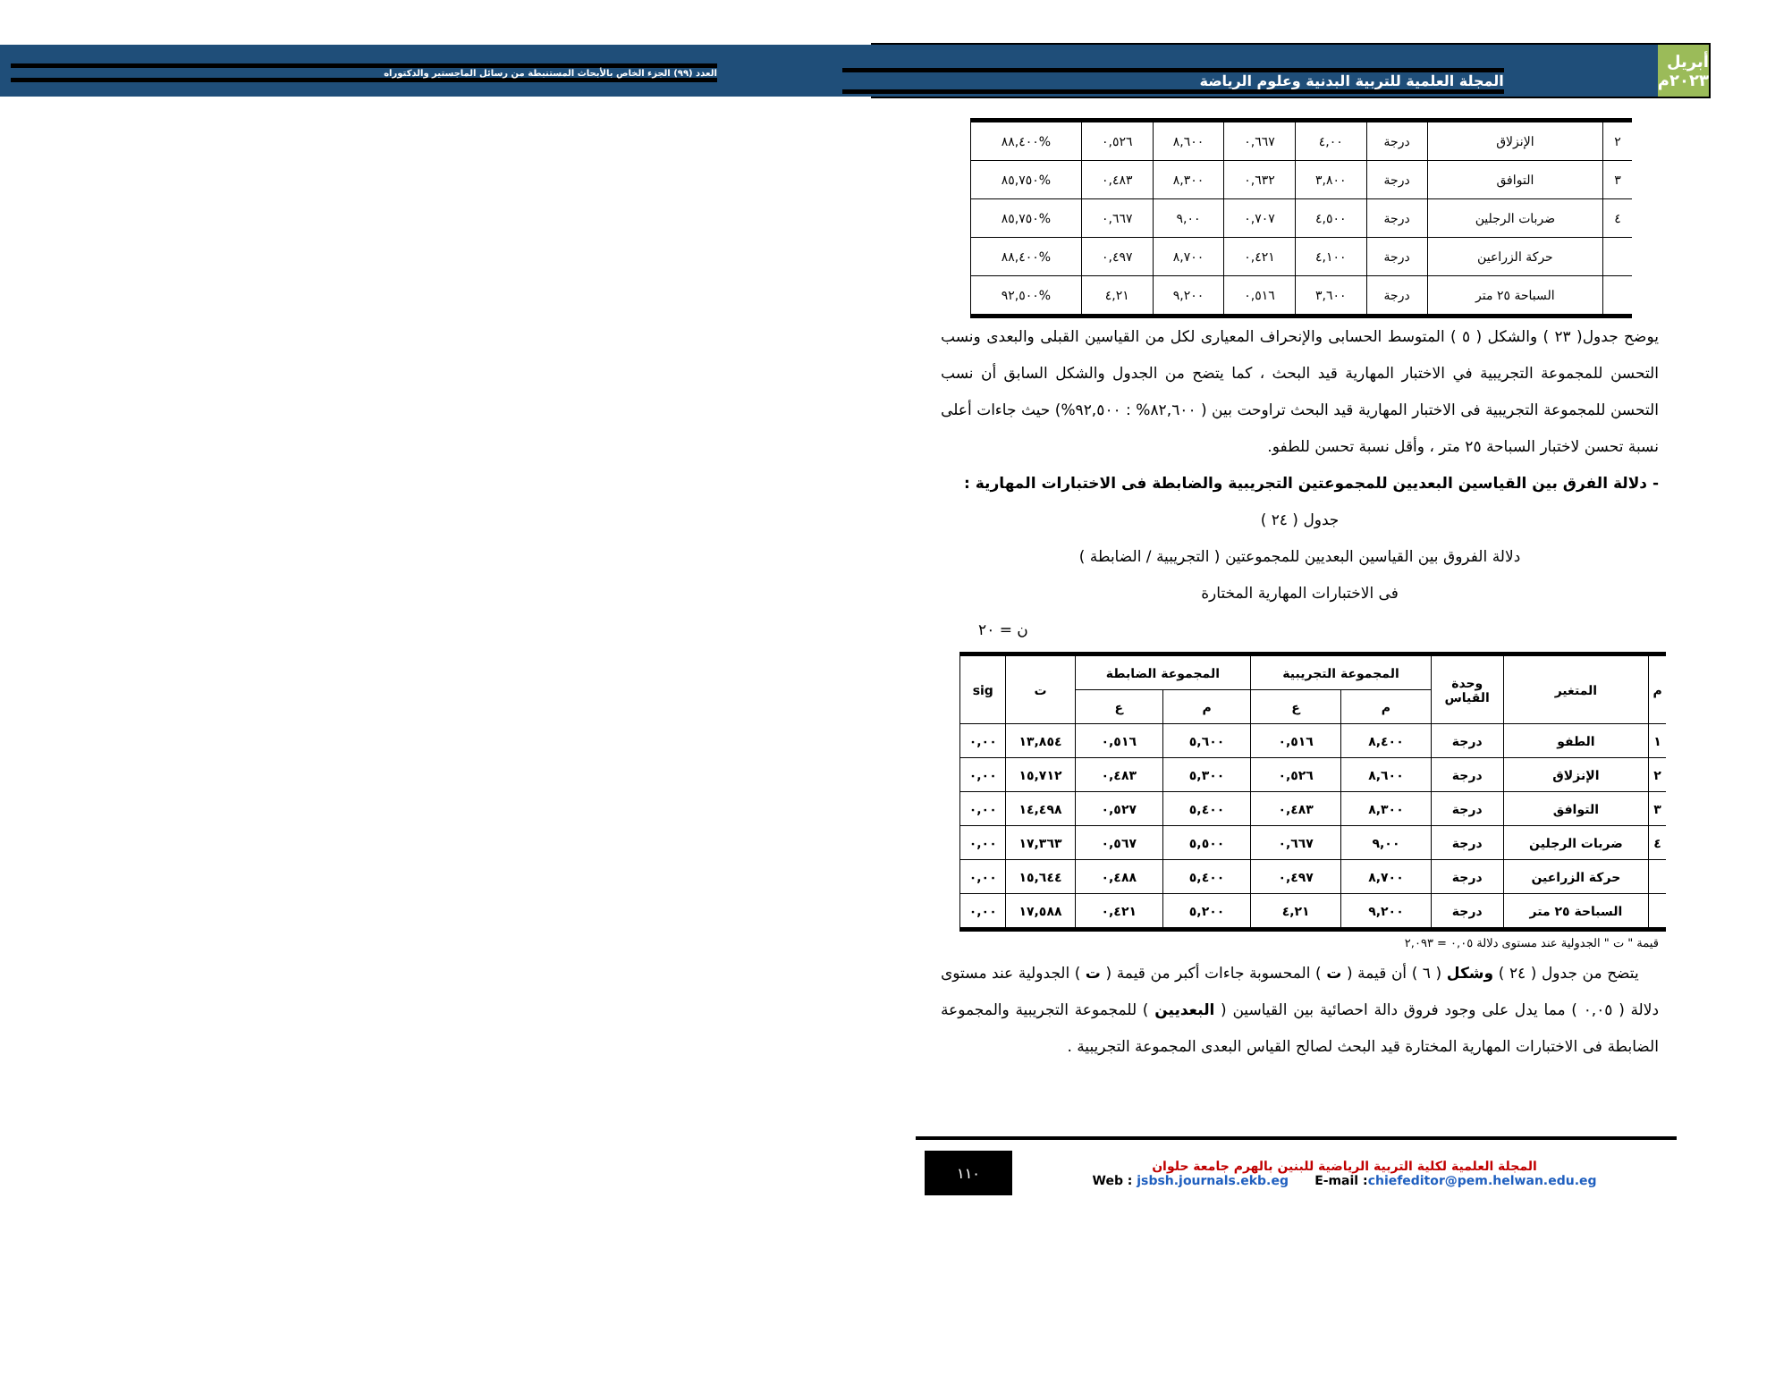أبريل ٢٠٢٣م
المجلة العلمية للتربية البدنية وعلوم الرياضة العدد (٩٩) الجزء الخاص بالأبحاث المستنبطة من رسائل الماجستير والدكتوراه
| ٢ | الإنزلاق | درجة | ٤,٠٠ | ٠,٦٦٧ | ٨,٦٠٠ | ٠,٥٢٦ | %٨٨,٤٠٠ |
| ٣ | التوافق | درجة | ٣,٨٠٠ | ٠,٦٣٢ | ٨,٣٠٠ | ٠,٤٨٣ | %٨٥,٧٥٠ |
| ٤ | ضربات الرجلين | درجة | ٤,٥٠٠ | ٠,٧٠٧ | ٩,٠٠ | ٠,٦٦٧ | %٨٥,٧٥٠ |
| | حركة الزراعين | درجة | ٤,١٠٠ | ٠,٤٢١ | ٨,٧٠٠ | ٠,٤٩٧ | %٨٨,٤٠٠ |
| | السباحة ٢٥ متر | درجة | ٣,٦٠٠ | ٠,٥١٦ | ٩,٢٠٠ | ٤,٢١ | %٩٢,٥٠٠ |
يوضح جدول( ٢٣ ) والشكل ( ٥ ) المتوسط الحسابى والإنحراف المعيارى لكل من القياسين القبلى والبعدى ونسب التحسن للمجموعة التجريبية في الاختبار المهارية قيد البحث ، كما يتضح من الجدول والشكل السابق أن نسب التحسن للمجموعة التجريبية فى الاختبار المهارية قيد البحث تراوحت بين ( ٨٢,٦٠٠% : ٩٢,٥٠٠%) حيث جاءات أعلى نسبة تحسن لاختبار السباحة ٢٥ متر ، وأقل نسبة تحسن للطفو.
- دلالة الفرق بين القياسين البعديين للمجموعتين التجريبية والضابطة فى الاختبارات المهارية :
جدول ( ٢٤ )
دلالة الفروق بين القياسين البعديين للمجموعتين ( التجريبية / الضابطة )
فى الاختبارات المهارية المختارة
ن = ٢٠
| م | المتغير | وحدة القياس | المجموعة التجريبية | | المجموعة الضابطة | | ت | sig |
| --- | --- | --- | --- | --- | --- | --- | --- | --- |
| | | | م | ع | م | ع | | |
| ١ | الطفو | درجة | ٨,٤٠٠ | ٠,٥١٦ | ٥,٦٠٠ | ٠,٥١٦ | ١٣,٨٥٤ | ٠,٠٠ |
| ٢ | الإنزلاق | درجة | ٨,٦٠٠ | ٠,٥٢٦ | ٥,٣٠٠ | ٠,٤٨٣ | ١٥,٧١٢ | ٠,٠٠ |
| ٣ | التوافق | درجة | ٨,٣٠٠ | ٠,٤٨٣ | ٥,٤٠٠ | ٠,٥٢٧ | ١٤,٤٩٨ | ٠,٠٠ |
| ٤ | ضربات الرجلين | درجة | ٩,٠٠ | ٠,٦٦٧ | ٥,٥٠٠ | ٠,٥٦٧ | ١٧,٣٦٣ | ٠,٠٠ |
| | حركة الزراعين | درجة | ٨,٧٠٠ | ٠,٤٩٧ | ٥,٤٠٠ | ٠,٤٨٨ | ١٥,٦٤٤ | ٠,٠٠ |
| | السباحة ٢٥ متر | درجة | ٩,٢٠٠ | ٤,٢١ | ٥,٢٠٠ | ٠,٤٢١ | ١٧,٥٨٨ | ٠,٠٠ |
قيمة " ت " الجدولية عند مستوى دلالة ٠,٠٥ = ٢,٠٩٣
يتضح من جدول ( ٢٤ ) وشكل ( ٦ ) أن قيمة ( ت ) المحسوبة جاءات أكبر من قيمة ( ت ) الجدولية عند مستوى دلالة ( ٠,٠٥ ) مما يدل على وجود فروق دالة احصائية بين القياسين ( البعديين ) للمجموعة التجريبية والمجموعة الضابطة فى الاختبارات المهارية المختارة قيد البحث لصالح القياس البعدى المجموعة التجريبية .
المجلة العلمية لكلية التربية الرياضية للبنين بالهرم جامعة حلوان
Web : jsbsh.journals.ekb.eg E-mail :chiefeditor@pem.helwan.edu.eg
١١٠